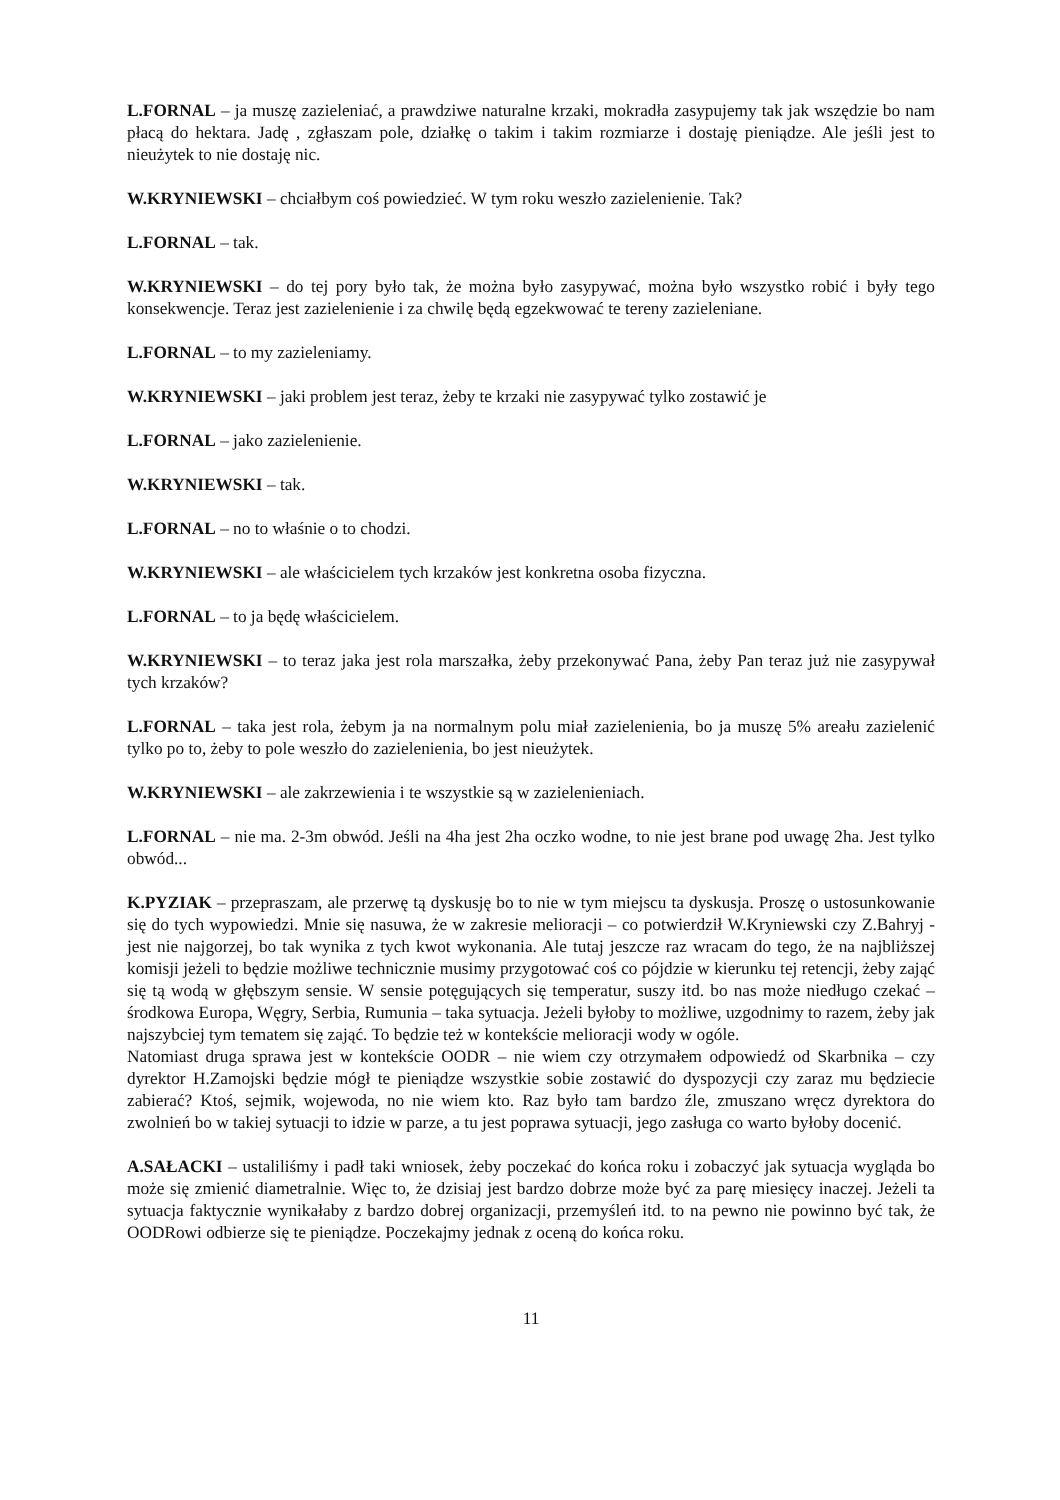L.FORNAL – ja muszę zazieleniać, a prawdziwe naturalne krzaki, mokradła zasypujemy tak jak wszędzie bo nam płacą do hektara. Jadę , zgłaszam pole, działkę o takim i takim rozmiarze i dostaję pieniądze. Ale jeśli jest to nieużytek to nie dostaję nic.
W.KRYNIEWSKI – chciałbym coś powiedzieć. W tym roku weszło zazielenienie. Tak?
L.FORNAL – tak.
W.KRYNIEWSKI – do tej pory było tak, że można było zasypywać, można było wszystko robić i były tego konsekwencje. Teraz jest zazielenienie i za chwilę będą egzekwować te tereny zazieleniane.
L.FORNAL – to my zazieleniamy.
W.KRYNIEWSKI – jaki problem jest teraz, żeby te krzaki nie zasypywać tylko zostawić je
L.FORNAL – jako zazielenienie.
W.KRYNIEWSKI – tak.
L.FORNAL – no to właśnie o to chodzi.
W.KRYNIEWSKI – ale właścicielem tych krzaków jest konkretna osoba fizyczna.
L.FORNAL – to ja będę właścicielem.
W.KRYNIEWSKI – to teraz jaka jest rola marszałka, żeby przekonywać Pana, żeby Pan teraz już nie zasypywał tych krzaków?
L.FORNAL – taka jest rola, żebym ja na normalnym polu miał zazielenienia, bo ja muszę 5% areału zazielenić tylko po to, żeby to pole weszło do zazielenienia, bo jest nieużytek.
W.KRYNIEWSKI – ale zakrzewienia i te wszystkie są w zazielenieniach.
L.FORNAL – nie ma. 2-3m obwód. Jeśli na 4ha jest 2ha oczko wodne, to nie jest brane pod uwagę 2ha. Jest tylko obwód...
K.PYZIAK – przepraszam, ale przerwę tą dyskusję bo to nie w tym miejscu ta dyskusja. Proszę o ustosunkowanie się do tych wypowiedzi. Mnie się nasuwa, że w zakresie melioracji – co potwierdził W.Kryniewski czy Z.Bahryj - jest nie najgorzej, bo tak wynika z tych kwot wykonania. Ale tutaj jeszcze raz wracam do tego, że na najbliższej komisji jeżeli to będzie możliwe technicznie musimy przygotować coś co pójdzie w kierunku tej retencji, żeby zająć się tą wodą w głębszym sensie. W sensie potęgujących się temperatur, suszy itd. bo nas może niedługo czekać – środkowa Europa, Węgry, Serbia, Rumunia – taka sytuacja. Jeżeli byłoby to możliwe, uzgodnimy to razem, żeby jak najszybciej tym tematem się zająć. To będzie też w kontekście melioracji wody w ogóle.
Natomiast druga sprawa jest w kontekście OODR – nie wiem czy otrzymałem odpowiedź od Skarbnika – czy dyrektor H.Zamojski będzie mógł te pieniądze wszystkie sobie zostawić do dyspozycji czy zaraz mu będziecie zabierać? Ktoś, sejmik, wojewoda, no nie wiem kto. Raz było tam bardzo źle, zmuszano wręcz dyrektora do zwolnień bo w takiej sytuacji to idzie w parze, a tu jest poprawa sytuacji, jego zasługa co warto byłoby docenić.
A.SAŁACKI – ustaliliśmy i padł taki wniosek, żeby poczekać do końca roku i zobaczyć jak sytuacja wygląda bo może się zmienić diametralnie. Więc to, że dzisiaj jest bardzo dobrze może być za parę miesięcy inaczej. Jeżeli ta sytuacja faktycznie wynikałaby z bardzo dobrej organizacji, przemyśleń itd. to na pewno nie powinno być tak, że OODRowi odbierze się te pieniądze. Poczekajmy jednak z oceną do końca roku.
11